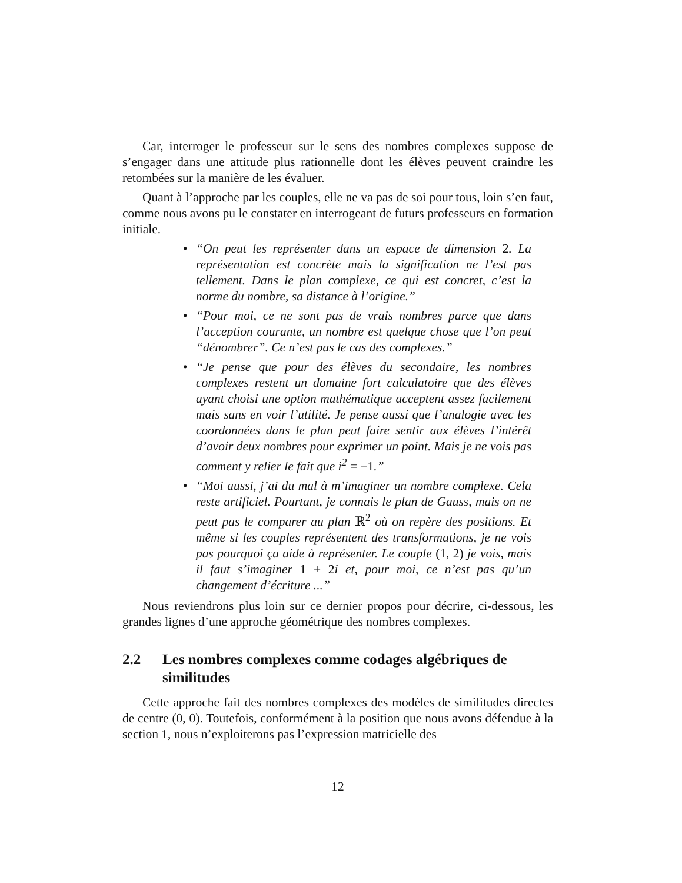Car, interroger le professeur sur le sens des nombres complexes suppose de s’engager dans une attitude plus rationnelle dont les élèves peuvent craindre les retombées sur la manière de les évaluer.
Quant à l’approche par les couples, elle ne va pas de soi pour tous, loin s’en faut, comme nous avons pu le constater en interrogeant de futurs professeurs en formation initiale.
• “On peut les représenter dans un espace de dimension 2. La représentation est concrète mais la signification ne l’est pas tellement. Dans le plan complexe, ce qui est concret, c’est la norme du nombre, sa distance à l’origine.”
• “Pour moi, ce ne sont pas de vrais nombres parce que dans l’acception courante, un nombre est quelque chose que l’on peut “dénombrer”. Ce n’est pas le cas des complexes.”
• “Je pense que pour des élèves du secondaire, les nombres complexes restent un domaine fort calculatoire que des élèves ayant choisi une option mathématique acceptent assez facilement mais sans en voir l’utilité. Je pense aussi que l’analogie avec les coordonnées dans le plan peut faire sentir aux élèves l’intérêt d’avoir deux nombres pour exprimer un point. Mais je ne vois pas comment y relier le fait que i<sup>2</sup> = −1.”
• “Moi aussi, j’ai du mal à m’imaginer un nombre complexe. Cela reste artificiel. Pourtant, je connais le plan de Gauss, mais on ne peut pas le comparer au plan ℝ<sup>2</sup> où on repère des positions. Et même si les couples représentent des transformations, je ne vois pas pourquoi ça aide à représenter. Le couple (1, 2) je vois, mais il faut s’imaginer 1 + 2i et, pour moi, ce n’est pas qu’un changement d’écriture ...”
Nous reviendrons plus loin sur ce dernier propos pour décrire, ci-dessous, les grandes lignes d’une approche géométrique des nombres complexes.
2.2 Les nombres complexes comme codages algébriques de similitudes
Cette approche fait des nombres complexes des modèles de similitudes directes de centre (0, 0). Toutefois, conformément à la position que nous avons défendue à la section 1, nous n’exploiterons pas l’expression matricielle des
12